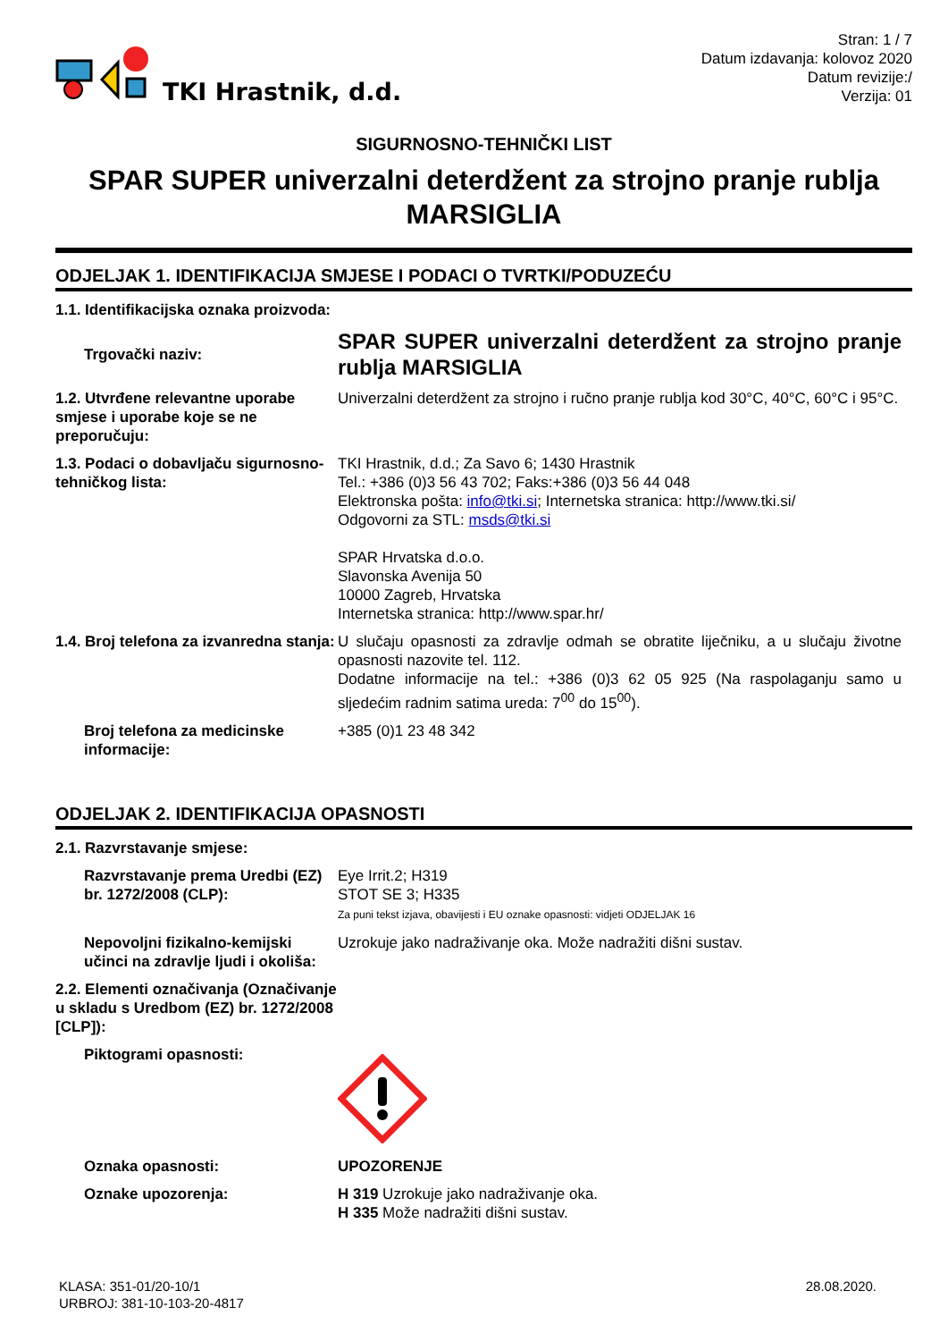TKI Hrastnik, d.d.
Stran: 1 / 7
Datum izdavanja: kolovoz 2020
Datum revizije:/
Verzija: 01
SIGURNOSNO-TEHNIČKI LIST
SPAR SUPER univerzalni deterdžent za strojno pranje rublja MARSIGLIA
ODJELJAK 1. IDENTIFIKACIJA SMJESE I PODACI O TVRTKI/PODUZEĆU
1.1. Identifikacijska oznaka proizvoda:
Trgovački naziv:
SPAR SUPER univerzalni deterdžent za strojno pranje rublja MARSIGLIA
1.2. Utvrđene relevantne uporabe smjese i uporabe koje se ne preporučuju:
Univerzalni deterdžent za strojno i ručno pranje rublja kod 30°C, 40°C, 60°C i 95°C.
1.3. Podaci o dobavljaču sigurnosno-tehničkog lista:
TKI Hrastnik, d.d.; Za Savo 6; 1430 Hrastnik
Tel.: +386 (0)3 56 43 702; Faks:+386 (0)3 56 44 048
Elektronska pošta: info@tki.si; Internetska stranica: http://www.tki.si/
Odgovorni za STL: msds@tki.si
SPAR Hrvatska d.o.o.
Slavonska Avenija 50
10000 Zagreb, Hrvatska
Internetska stranica: http://www.spar.hr/
1.4. Broj telefona za izvanredna stanja:
U slučaju opasnosti za zdravlje odmah se obratite liječniku, a u slučaju životne opasnosti nazovite tel. 112.
Dodatne informacije na tel.: +386 (0)3 62 05 925 (Na raspolaganju samo u sljedećim radnim satima ureda: 7<sup>00</sup> do 15<sup>00</sup>).
Broj telefona za medicinske informacije:
+385 (0)1 23 48 342
ODJELJAK 2. IDENTIFIKACIJA OPASNOSTI
2.1. Razvrstavanje smjese:
Razvrstavanje prema Uredbi (EZ) br. 1272/2008 (CLP):
Eye Irrit.2; H319
STOT SE 3; H335
Za puni tekst izjava, obavijesti i EU oznake opasnosti: vidjeti ODJELJAK 16
Nepovoljni fizikalno-kemijski učinci na zdravlje ljudi i okoliša:
Uzrokuje jako nadraživanje oka. Može nadražiti dišni sustav.
2.2. Elementi označivanja (Označivanje u skladu s Uredbom (EZ) br. 1272/2008 [CLP]):
Piktogrami opasnosti:
Oznaka opasnosti: UPOZORENJE
Oznake upozorenja: H 319 Uzrokuje jako nadraživanje oka.
H 335 Može nadražiti dišni sustav.
KLASA: 351-01/20-10/1
URBROJ: 381-10-103-20-4817
28.08.2020.